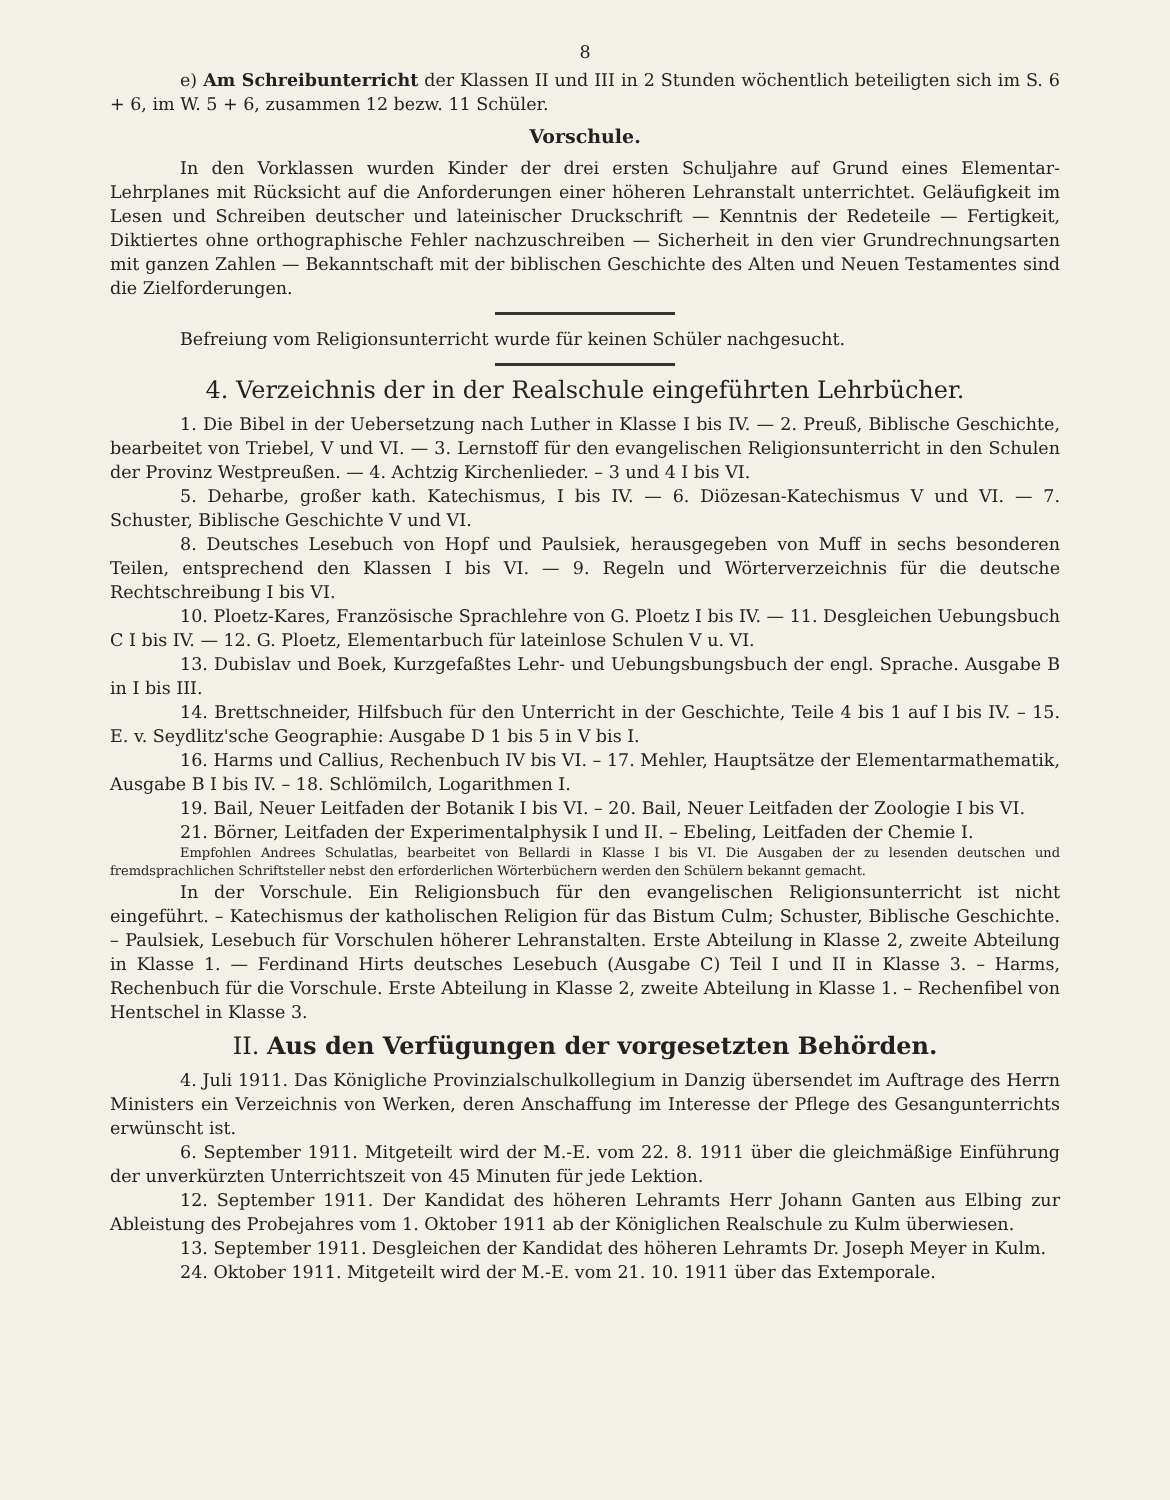8
e) Am Schreibunterricht der Klassen II und III in 2 Stunden wöchentlich beteiligten sich im S. 6 + 6, im W. 5 + 6, zusammen 12 bezw. 11 Schüler.
Vorschule.
In den Vorklassen wurden Kinder der drei ersten Schuljahre auf Grund eines Elementar-Lehrplanes mit Rücksicht auf die Anforderungen einer höheren Lehranstalt unterrichtet. Geläufigkeit im Lesen und Schreiben deutscher und lateinischer Druckschrift — Kenntnis der Redeteile — Fertigkeit, Diktiertes ohne orthographische Fehler nachzuschreiben — Sicherheit in den vier Grundrechnungsarten mit ganzen Zahlen — Bekanntschaft mit der biblischen Geschichte des Alten und Neuen Testamentes sind die Zielforderungen.
Befreiung vom Religionsunterricht wurde für keinen Schüler nachgesucht.
4. Verzeichnis der in der Realschule eingeführten Lehrbücher.
1. Die Bibel in der Uebersetzung nach Luther in Klasse I bis IV. — 2. Preuß, Biblische Geschichte, bearbeitet von Triebel, V und VI. — 3. Lernstoff für den evangelischen Religionsunterricht in den Schulen der Provinz Westpreußen. — 4. Achtzig Kirchenlieder. – 3 und 4 I bis VI.
5. Deharbe, großer kath. Katechismus, I bis IV. — 6. Diözesan-Katechismus V und VI. — 7. Schuster, Biblische Geschichte V und VI.
8. Deutsches Lesebuch von Hopf und Paulsiek, herausgegeben von Muff in sechs besonderen Teilen, entsprechend den Klassen I bis VI. — 9. Regeln und Wörterverzeichnis für die deutsche Rechtschreibung I bis VI.
10. Ploetz-Kares, Französische Sprachlehre von G. Ploetz I bis IV. — 11. Desgleichen Uebungsbuch C I bis IV. — 12. G. Ploetz, Elementarbuch für lateinlose Schulen V u. VI.
13. Dubislav und Boek, Kurzgefaßtes Lehr- und Uebungsbungsbuch der engl. Sprache. Ausgabe B in I bis III.
14. Brettschneider, Hilfsbuch für den Unterricht in der Geschichte, Teile 4 bis 1 auf I bis IV. – 15. E. v. Seydlitz'sche Geographie: Ausgabe D 1 bis 5 in V bis I.
16. Harms und Callius, Rechenbuch IV bis VI. – 17. Mehler, Hauptsätze der Elementarmathematik, Ausgabe B I bis IV. – 18. Schlömilch, Logarithmen I.
19. Bail, Neuer Leitfaden der Botanik I bis VI. – 20. Bail, Neuer Leitfaden der Zoologie I bis VI.
21. Börner, Leitfaden der Experimentalphysik I und II. – Ebeling, Leitfaden der Chemie I.
Empfohlen Andrees Schulatlas, bearbeitet von Bellardi in Klasse I bis VI. Die Ausgaben der zu lesenden deutschen und fremdsprachlichen Schriftsteller nebst den erforderlichen Wörterbüchern werden den Schülern bekannt gemacht.
In der Vorschule. Ein Religionsbuch für den evangelischen Religionsunterricht ist nicht eingeführt. – Katechismus der katholischen Religion für das Bistum Culm; Schuster, Biblische Geschichte. – Paulsiek, Lesebuch für Vorschulen höherer Lehranstalten. Erste Abteilung in Klasse 2, zweite Abteilung in Klasse 1. — Ferdinand Hirts deutsches Lesebuch (Ausgabe C) Teil I und II in Klasse 3. – Harms, Rechenbuch für die Vorschule. Erste Abteilung in Klasse 2, zweite Abteilung in Klasse 1. – Rechenfibel von Hentschel in Klasse 3.
II. Aus den Verfügungen der vorgesetzten Behörden.
4. Juli 1911. Das Königliche Provinzialschulkollegium in Danzig übersendet im Auftrage des Herrn Ministers ein Verzeichnis von Werken, deren Anschaffung im Interesse der Pflege des Gesangunterrichts erwünscht ist.
6. September 1911. Mitgeteilt wird der M.-E. vom 22. 8. 1911 über die gleichmäßige Einführung der unverkürzten Unterrichtszeit von 45 Minuten für jede Lektion.
12. September 1911. Der Kandidat des höheren Lehramts Herr Johann Ganten aus Elbing zur Ableistung des Probejahres vom 1. Oktober 1911 ab der Königlichen Realschule zu Kulm überwiesen.
13. September 1911. Desgleichen der Kandidat des höheren Lehramts Dr. Joseph Meyer in Kulm.
24. Oktober 1911. Mitgeteilt wird der M.-E. vom 21. 10. 1911 über das Extemporale.